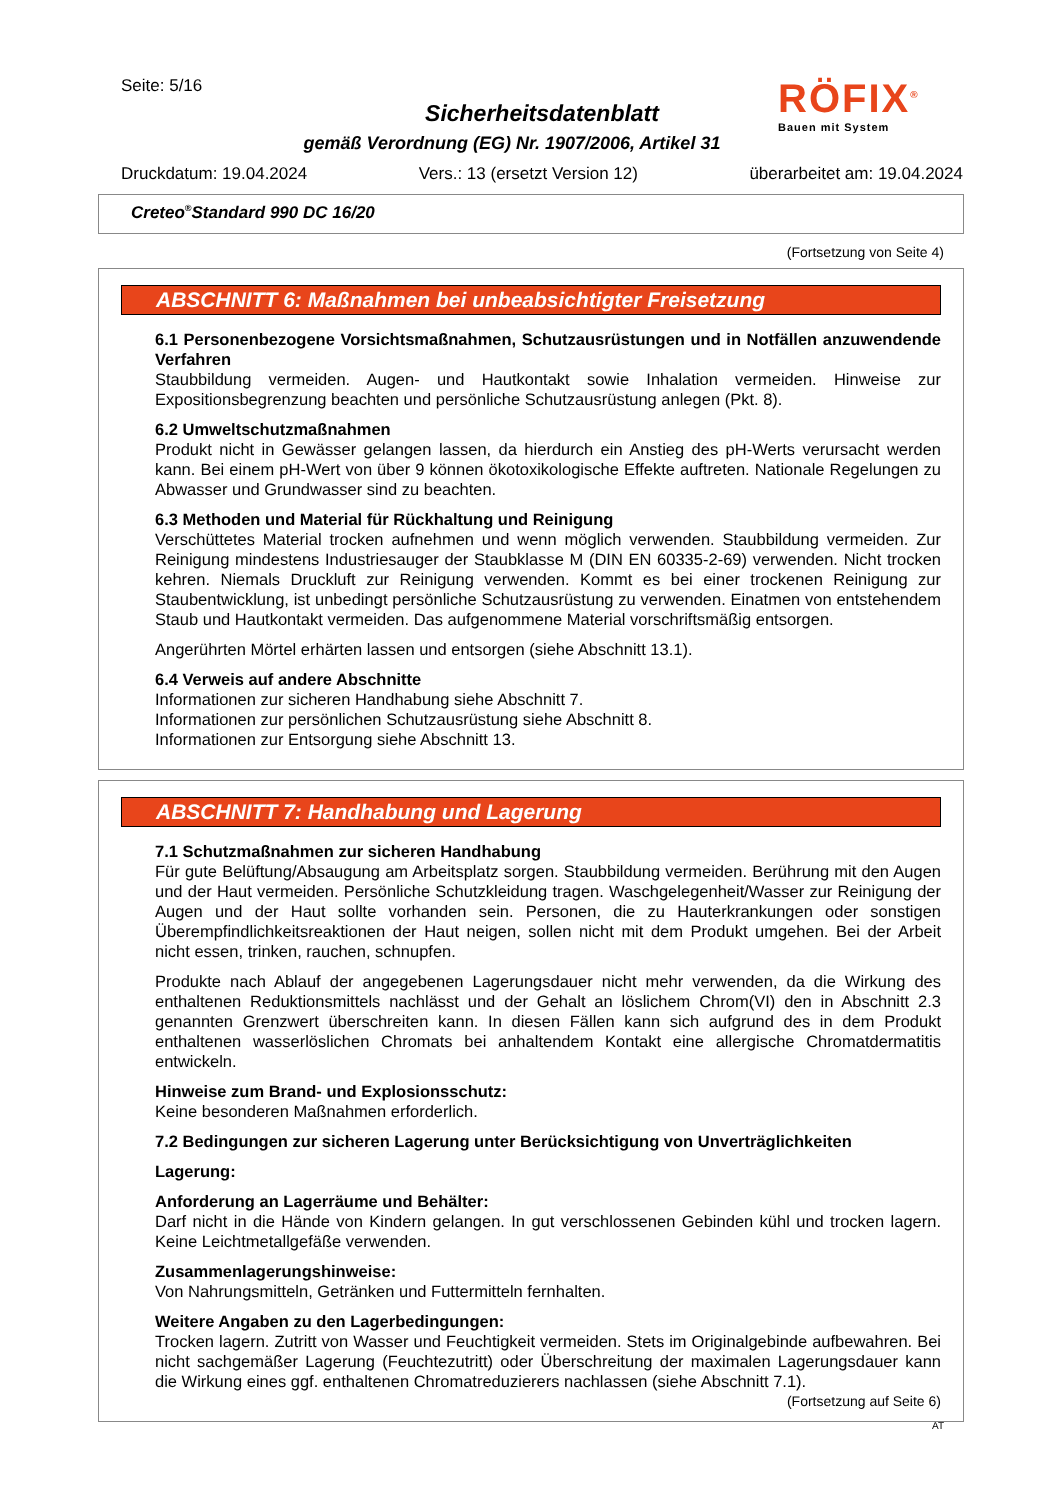Seite: 5/16
Sicherheitsdatenblatt
gemäß Verordnung (EG) Nr. 1907/2006, Artikel 31
Druckdatum: 19.04.2024 Vers.: 13 (ersetzt Version 12) überarbeitet am: 19.04.2024
RÖFIX<sup>®</sup>
Bauen mit System
Creteo<sup>®</sup>Standard 990 DC 16/20
(Fortsetzung von Seite 4)
ABSCHNITT 6: Maßnahmen bei unbeabsichtigter Freisetzung
6.1 Personenbezogene Vorsichtsmaßnahmen, Schutzausrüstungen und in Notfällen anzuwendende Verfahren
Staubbildung vermeiden. Augen- und Hautkontakt sowie Inhalation vermeiden. Hinweise zur Expositionsbegrenzung beachten und persönliche Schutzausrüstung anlegen (Pkt. 8).
6.2 Umweltschutzmaßnahmen
Produkt nicht in Gewässer gelangen lassen, da hierdurch ein Anstieg des pH-Werts verursacht werden kann. Bei einem pH-Wert von über 9 können ökotoxikologische Effekte auftreten. Nationale Regelungen zu Abwasser und Grundwasser sind zu beachten.
6.3 Methoden und Material für Rückhaltung und Reinigung
Verschüttetes Material trocken aufnehmen und wenn möglich verwenden. Staubbildung vermeiden. Zur Reinigung mindestens Industriesauger der Staubklasse M (DIN EN 60335-2-69) verwenden. Nicht trocken kehren. Niemals Druckluft zur Reinigung verwenden. Kommt es bei einer trockenen Reinigung zur Staubentwicklung, ist unbedingt persönliche Schutzausrüstung zu verwenden. Einatmen von entstehendem Staub und Hautkontakt vermeiden. Das aufgenommene Material vorschriftsmäßig entsorgen.
Angerührten Mörtel erhärten lassen und entsorgen (siehe Abschnitt 13.1).
6.4 Verweis auf andere Abschnitte
Informationen zur sicheren Handhabung siehe Abschnitt 7.
Informationen zur persönlichen Schutzausrüstung siehe Abschnitt 8.
Informationen zur Entsorgung siehe Abschnitt 13.
ABSCHNITT 7: Handhabung und Lagerung
7.1 Schutzmaßnahmen zur sicheren Handhabung
Für gute Belüftung/Absaugung am Arbeitsplatz sorgen. Staubbildung vermeiden. Berührung mit den Augen und der Haut vermeiden. Persönliche Schutzkleidung tragen. Waschgelegenheit/Wasser zur Reinigung der Augen und der Haut sollte vorhanden sein. Personen, die zu Hauterkrankungen oder sonstigen Überempfindlichkeitsreaktionen der Haut neigen, sollen nicht mit dem Produkt umgehen. Bei der Arbeit nicht essen, trinken, rauchen, schnupfen.
Produkte nach Ablauf der angegebenen Lagerungsdauer nicht mehr verwenden, da die Wirkung des enthaltenen Reduktionsmittels nachlässt und der Gehalt an löslichem Chrom(VI) den in Abschnitt 2.3 genannten Grenzwert überschreiten kann. In diesen Fällen kann sich aufgrund des in dem Produkt enthaltenen wasserlöslichen Chromats bei anhaltendem Kontakt eine allergische Chromatdermatitis entwickeln.
Hinweise zum Brand- und Explosionsschutz:
Keine besonderen Maßnahmen erforderlich.
7.2 Bedingungen zur sicheren Lagerung unter Berücksichtigung von Unverträglichkeiten
Lagerung:
Anforderung an Lagerräume und Behälter:
Darf nicht in die Hände von Kindern gelangen. In gut verschlossenen Gebinden kühl und trocken lagern. Keine Leichtmetallgefäße verwenden.
Zusammenlagerungshinweise:
Von Nahrungsmitteln, Getränken und Futtermitteln fernhalten.
Weitere Angaben zu den Lagerbedingungen:
Trocken lagern. Zutritt von Wasser und Feuchtigkeit vermeiden. Stets im Originalgebinde aufbewahren. Bei nicht sachgemäßer Lagerung (Feuchtezutritt) oder Überschreitung der maximalen Lagerungsdauer kann die Wirkung eines ggf. enthaltenen Chromatreduzierers nachlassen (siehe Abschnitt 7.1).
(Fortsetzung auf Seite 6)
AT